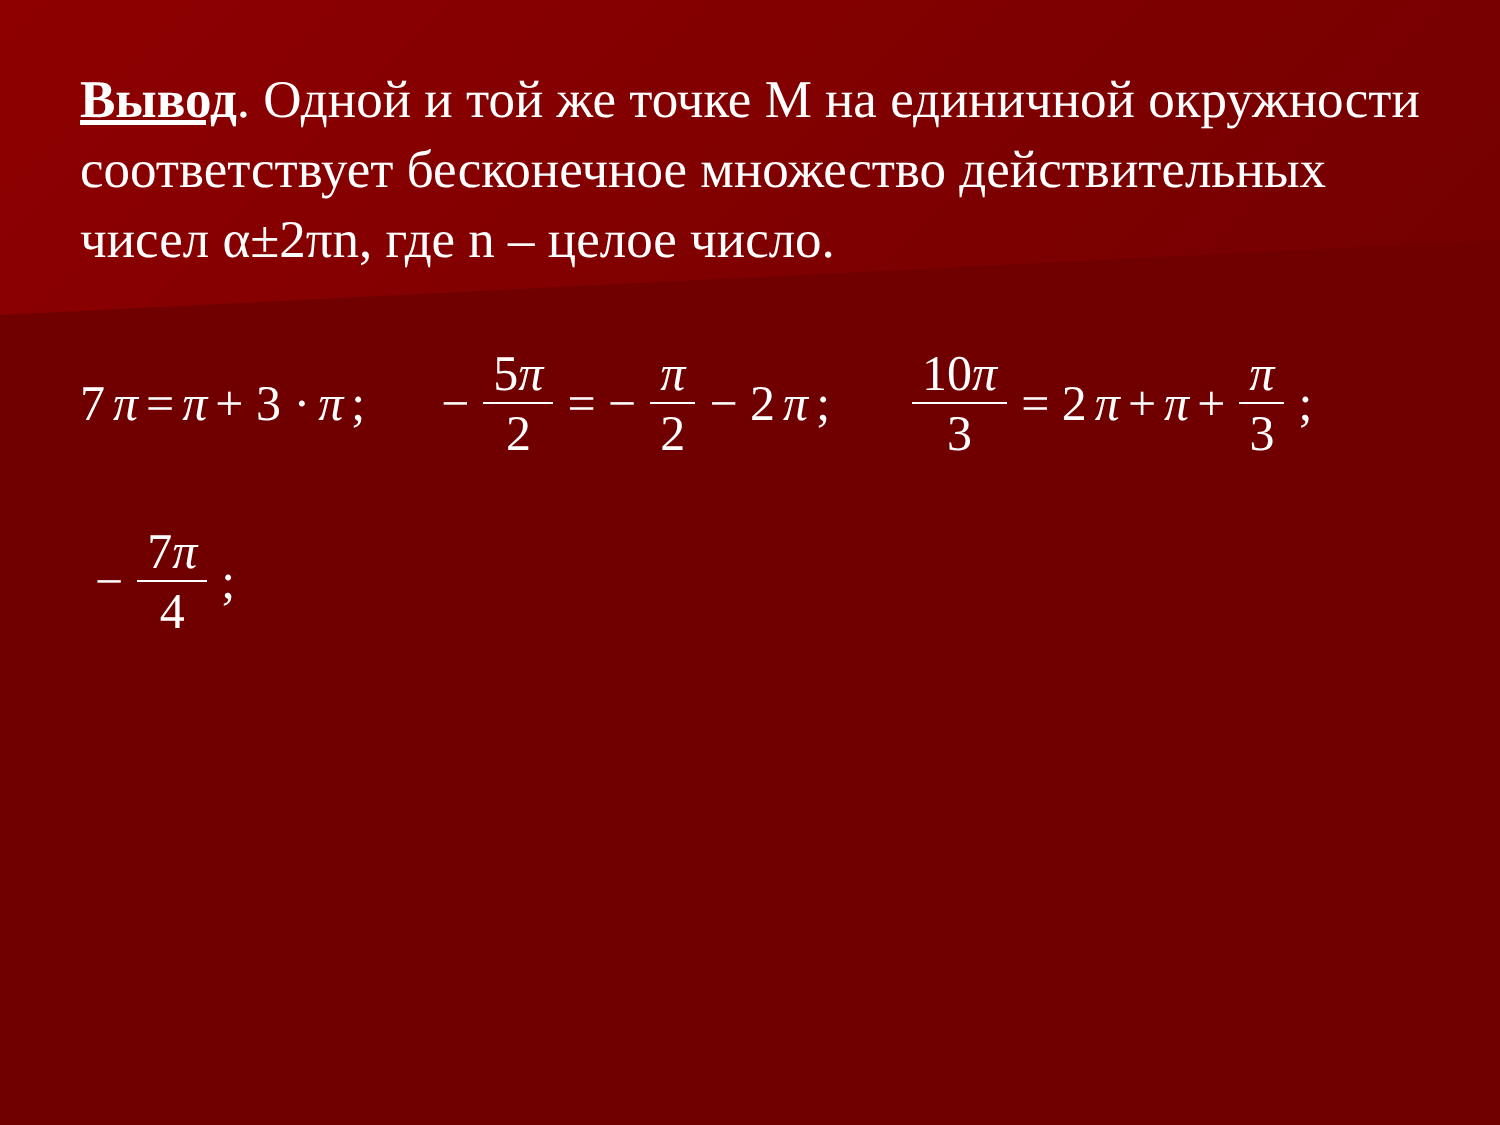Вывод. Одной и той же точке М на единичной окружности соответствует бесконечное множество действительных чисел α±2πn, где n – целое число.
7 π = π + 3 · π; − 5π 2 = − π 2 − 2 π; 10π 3 = 2 π + π + π 3;
− 7π 4;